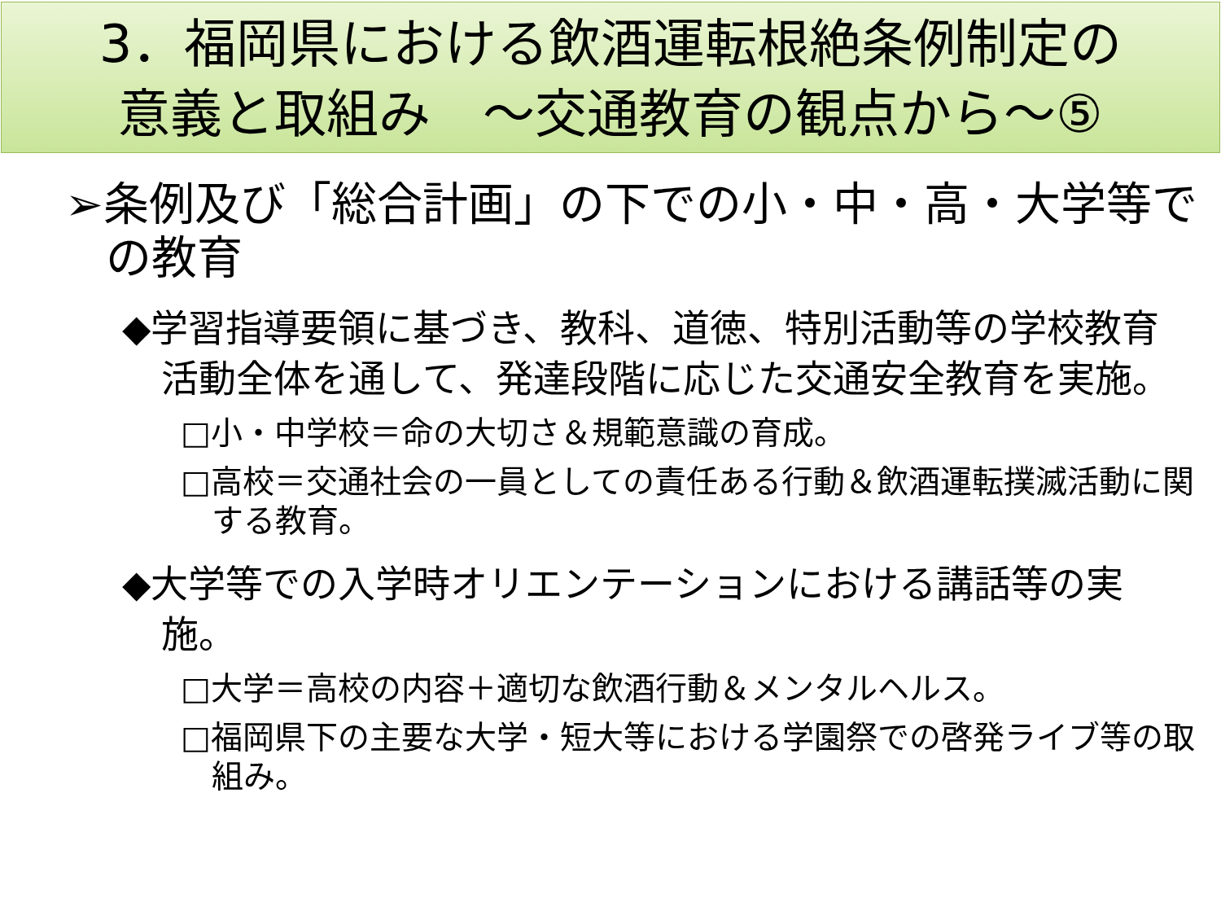3．福岡県における飲酒運転根絶条例制定の
意義と取組み　～交通教育の観点から～⑤
➢条例及び「総合計画」の下での小・中・高・大学等での教育
◆学習指導要領に基づき、教科、道徳、特別活動等の学校教育活動全体を通して、発達段階に応じた交通安全教育を実施。
□小・中学校＝命の大切さ＆規範意識の育成。
□高校＝交通社会の一員としての責任ある行動＆飲酒運転撲滅活動に関する教育。
◆大学等での入学時オリエンテーションにおける講話等の実施。
□大学＝高校の内容＋適切な飲酒行動＆メンタルヘルス。
□福岡県下の主要な大学・短大等における学園祭での啓発ライブ等の取組み。